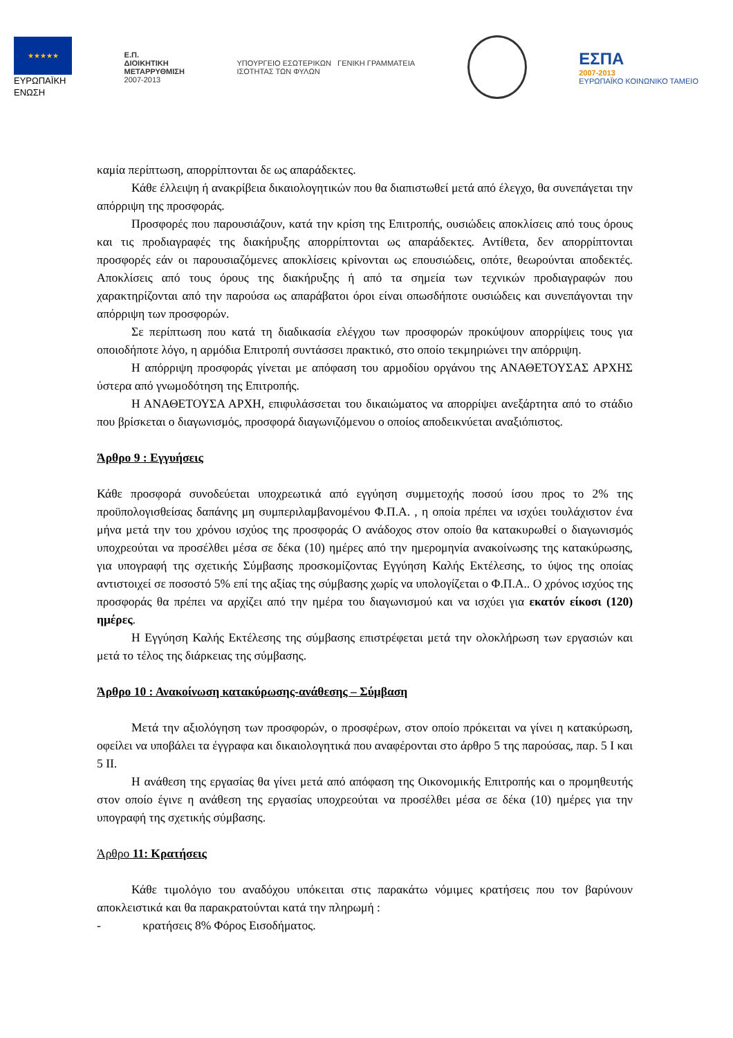★★★★★
ΕΥΡΩΠΑΪΚΗ
ΕΝΩΣΗ
Ε.Π.
ΔΙΟΙΚΗΤΙΚΗ
ΜΕΤΑΡΡΥΘΜΙΣΗ
2007-2013
ΥΠΟΥΡΓΕΙΟ ΕΣΩΤΕΡΙΚΩΝ ΓΕΝΙΚΗ ΓΡΑΜΜΑΤΕΙΑ
ΙΣΟΤΗΤΑΣ ΤΩΝ ΦΥΛΩΝ
ΕΣΠΑ
2007-2013
ΕΥΡΩΠΑΪΚΟ ΚΟΙΝΩΝΙΚΟ ΤΑΜΕΙΟ
καμία περίπτωση, απορρίπτονται δε ως απαράδεκτες.
Κάθε έλλειψη ή ανακρίβεια δικαιολογητικών που θα διαπιστωθεί μετά από έλεγχο, θα συνεπάγεται την απόρριψη της προσφοράς.
Προσφορές που παρουσιάζουν, κατά την κρίση της Επιτροπής, ουσιώδεις αποκλίσεις από τους όρους και τις προδιαγραφές της διακήρυξης απορρίπτονται ως απαράδεκτες. Αντίθετα, δεν απορρίπτονται προσφορές εάν οι παρουσιαζόμενες αποκλίσεις κρίνονται ως επουσιώδεις, οπότε, θεωρούνται αποδεκτές. Αποκλίσεις από τους όρους της διακήρυξης ή από τα σημεία των τεχνικών προδιαγραφών που χαρακτηρίζονται από την παρούσα ως απαράβατοι όροι είναι οπωσδήποτε ουσιώδεις και συνεπάγονται την απόρριψη των προσφορών.
Σε περίπτωση που κατά τη διαδικασία ελέγχου των προσφορών προκύψουν απορρίψεις τους για οποιοδήποτε λόγο, η αρμόδια Επιτροπή συντάσσει πρακτικό, στο οποίο τεκμηριώνει την απόρριψη.
Η απόρριψη προσφοράς γίνεται με απόφαση του αρμοδίου οργάνου της ΑΝΑΘΕΤΟΥΣΑΣ ΑΡΧΗΣ ύστερα από γνωμοδότηση της Επιτροπής.
Η ΑΝΑΘΕΤΟΥΣΑ ΑΡΧΗ, επιφυλάσσεται του δικαιώματος να απορρίψει ανεξάρτητα από το στάδιο που βρίσκεται ο διαγωνισμός, προσφορά διαγωνιζόμενου ο οποίος αποδεικνύεται αναξιόπιστος.
Άρθρο 9 : Εγγυήσεις
Κάθε προσφορά συνοδεύεται υποχρεωτικά από εγγύηση συμμετοχής ποσού ίσου προς το 2% της προϋπολογισθείσας δαπάνης μη συμπεριλαμβανομένου Φ.Π.Α. , η οποία πρέπει να ισχύει τουλάχιστον ένα μήνα μετά την του χρόνου ισχύος της προσφοράς Ο ανάδοχος στον οποίο θα κατακυρωθεί ο διαγωνισμός υποχρεούται να προσέλθει μέσα σε δέκα (10) ημέρες από την ημερομηνία ανακοίνωσης της κατακύρωσης, για υπογραφή της σχετικής Σύμβασης προσκομίζοντας Εγγύηση Καλής Εκτέλεσης, το ύψος της οποίας αντιστοιχεί σε ποσοστό 5% επί της αξίας της σύμβασης χωρίς να υπολογίζεται ο Φ.Π.Α.. Ο χρόνος ισχύος της προσφοράς θα πρέπει να αρχίζει από την ημέρα του διαγωνισμού και να ισχύει για εκατόν είκοσι (120) ημέρες.
Η Εγγύηση Καλής Εκτέλεσης της σύμβασης επιστρέφεται μετά την ολοκλήρωση των εργασιών και μετά το τέλος της διάρκειας της σύμβασης.
Άρθρο 10 : Ανακοίνωση κατακύρωσης-ανάθεσης – Σύμβαση
Μετά την αξιολόγηση των προσφορών, ο προσφέρων, στον οποίο πρόκειται να γίνει η κατακύρωση, οφείλει να υποβάλει τα έγγραφα και δικαιολογητικά που αναφέρονται στο άρθρο 5 της παρούσας, παρ. 5 Ι και 5 ΙΙ.
Η ανάθεση της εργασίας θα γίνει μετά από απόφαση της Οικονομικής Επιτροπής και ο προμηθευτής στον οποίο έγινε η ανάθεση της εργασίας υποχρεούται να προσέλθει μέσα σε δέκα (10) ημέρες για την υπογραφή της σχετικής σύμβασης.
Άρθρο 11: Κρατήσεις
Κάθε τιμολόγιο του αναδόχου υπόκειται στις παρακάτω νόμιμες κρατήσεις που τον βαρύνουν αποκλειστικά και θα παρακρατούνται κατά την πληρωμή :
- κρατήσεις 8% Φόρος Εισοδήματος.